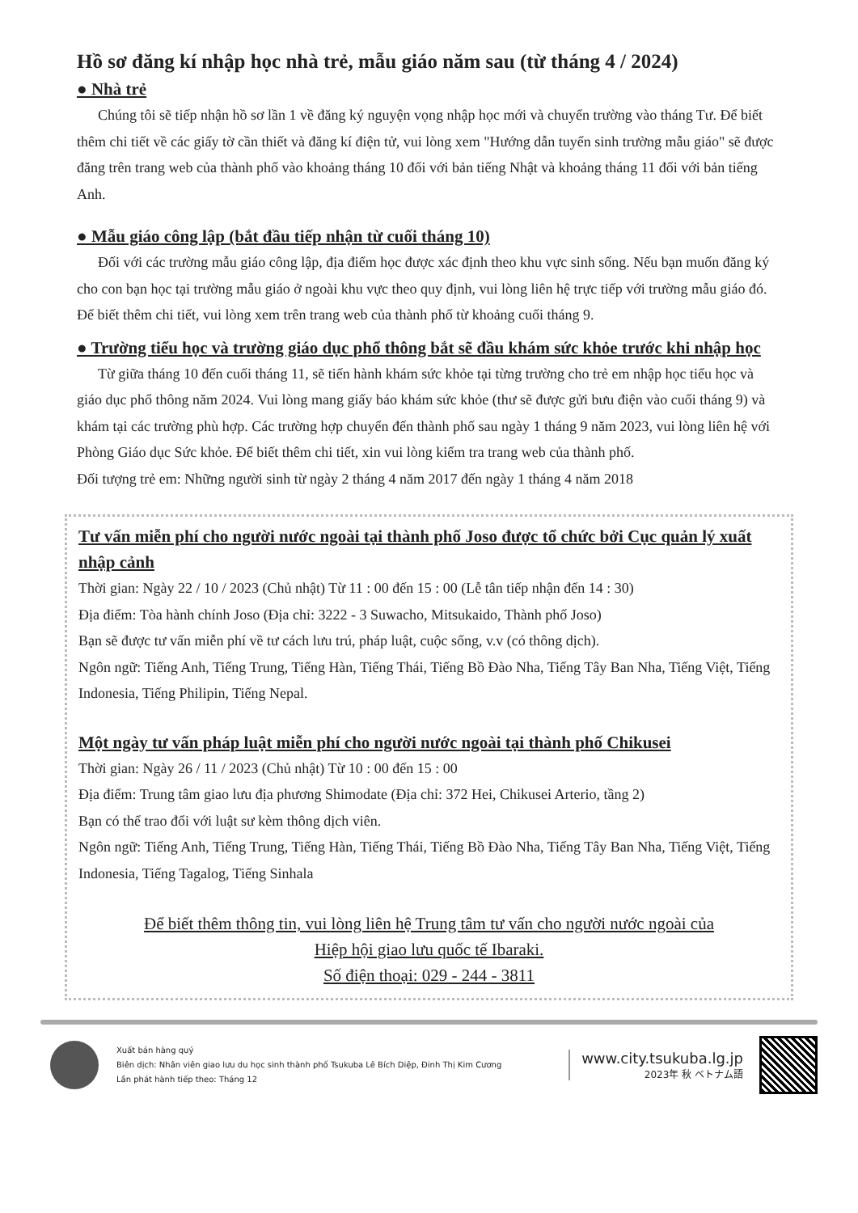Hồ sơ đăng kí nhập học nhà trẻ, mẫu giáo năm sau (từ tháng 4 / 2024)
● Nhà trẻ
Chúng tôi sẽ tiếp nhận hồ sơ lần 1 về đăng ký nguyện vọng nhập học mới và chuyển trường vào tháng Tư. Để biết thêm chi tiết về các giấy tờ cần thiết và đăng kí điện tử, vui lòng xem "Hướng dẫn tuyển sinh trường mẫu giáo" sẽ được đăng trên trang web của thành phố vào khoảng tháng 10 đối với bản tiếng Nhật và khoảng tháng 11 đối với bản tiếng Anh.
● Mẫu giáo công lập (bắt đầu tiếp nhận từ cuối tháng 10)
Đối với các trường mẫu giáo công lập, địa điểm học được xác định theo khu vực sinh sống. Nếu bạn muốn đăng ký cho con bạn học tại trường mẫu giáo ở ngoài khu vực theo quy định, vui lòng liên hệ trực tiếp với trường mẫu giáo đó. Để biết thêm chi tiết, vui lòng xem trên trang web của thành phố từ khoảng cuối tháng 9.
● Trường tiểu học và trường giáo dục phổ thông bắt sẽ đầu khám sức khỏe trước khi nhập học
Từ giữa tháng 10 đến cuối tháng 11, sẽ tiến hành khám sức khỏe tại từng trường cho trẻ em nhập học tiểu học và giáo dục phổ thông năm 2024. Vui lòng mang giấy báo khám sức khỏe (thư sẽ được gửi bưu điện vào cuối tháng 9) và khám tại các trường phù hợp. Các trường hợp chuyển đến thành phố sau ngày 1 tháng 9 năm 2023, vui lòng liên hệ với Phòng Giáo dục Sức khỏe. Để biết thêm chi tiết, xin vui lòng kiểm tra trang web của thành phố.
Đối tượng trẻ em: Những người sinh từ ngày 2 tháng 4 năm 2017 đến ngày 1 tháng 4 năm 2018
Tư vấn miễn phí cho người nước ngoài tại thành phố Joso được tổ chức bởi Cục quản lý xuất nhập cảnh
Thời gian: Ngày 22 / 10 / 2023 (Chủ nhật) Từ 11 : 00 đến 15 : 00 (Lễ tân tiếp nhận đến 14 : 30)
Địa điểm: Tòa hành chính Joso (Địa chỉ: 3222 - 3 Suwacho, Mitsukaido, Thành phố Joso)
Bạn sẽ được tư vấn miễn phí về tư cách lưu trú, pháp luật, cuộc sống, v.v (có thông dịch).
Ngôn ngữ: Tiếng Anh, Tiếng Trung, Tiếng Hàn, Tiếng Thái, Tiếng Bồ Đào Nha, Tiếng Tây Ban Nha, Tiếng Việt, Tiếng Indonesia, Tiếng Philipin, Tiếng Nepal.
Một ngày tư vấn pháp luật miễn phí cho người nước ngoài tại thành phố Chikusei
Thời gian: Ngày 26 / 11 / 2023 (Chủ nhật) Từ 10 : 00 đến 15 : 00
Địa điểm: Trung tâm giao lưu địa phương Shimodate (Địa chỉ: 372 Hei, Chikusei Arterio, tầng 2)
Bạn có thể trao đổi với luật sư kèm thông dịch viên.
Ngôn ngữ: Tiếng Anh, Tiếng Trung, Tiếng Hàn, Tiếng Thái, Tiếng Bồ Đào Nha, Tiếng Tây Ban Nha, Tiếng Việt, Tiếng Indonesia, Tiếng Tagalog, Tiếng Sinhala
Để biết thêm thông tin, vui lòng liên hệ Trung tâm tư vấn cho người nước ngoài của
Hiệp hội giao lưu quốc tế Ibaraki.
Số điện thoại: 029 - 244 - 3811
Xuất bản hàng quý
Biên dịch: Nhân viên giao lưu du học sinh thành phố Tsukuba Lê Bích Diệp, Đinh Thị Kim Cương
Lần phát hành tiếp theo: Tháng 12
www.city.tsukuba.lg.jp
2023年 秋 ベトナム語